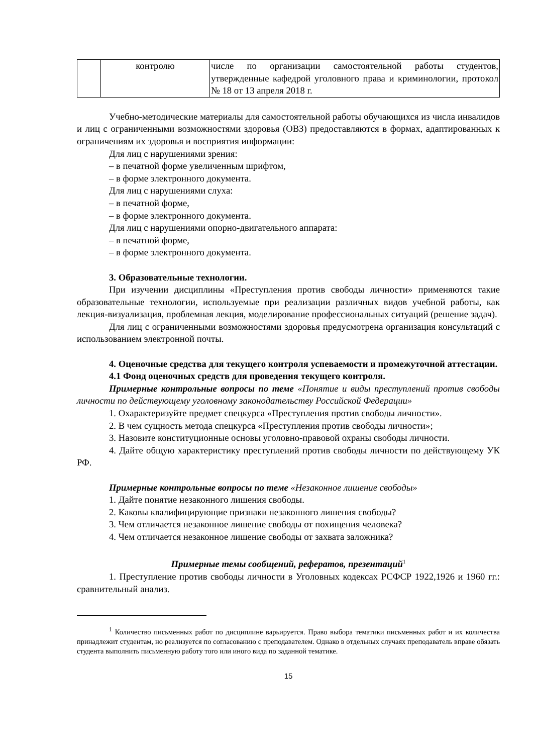| | контролю | числе по организации самостоятельной работы студентов, утвержденные кафедрой уголовного права и криминологии, протокол № 18 от 13 апреля 2018 г. |
Учебно-методические материалы для самостоятельной работы обучающихся из числа инвалидов и лиц с ограниченными возможностями здоровья (ОВЗ) предоставляются в формах, адаптированных к ограничениям их здоровья и восприятия информации:
Для лиц с нарушениями зрения:
– в печатной форме увеличенным шрифтом,
– в форме электронного документа.
Для лиц с нарушениями слуха:
– в печатной форме,
– в форме электронного документа.
Для лиц с нарушениями опорно-двигательного аппарата:
– в печатной форме,
– в форме электронного документа.
3. Образовательные технологии.
При изучении дисциплины «Преступления против свободы личности» применяются такие образовательные технологии, используемые при реализации различных видов учебной работы, как лекция-визуализация, проблемная лекция, моделирование профессиональных ситуаций (решение задач).
Для лиц с ограниченными возможностями здоровья предусмотрена организация консультаций с использованием электронной почты.
4. Оценочные средства для текущего контроля успеваемости и промежуточной аттестации.
4.1 Фонд оценочных средств для проведения текущего контроля.
Примерные контрольные вопросы по теме «Понятие и виды преступлений против свободы личности по действующему уголовному законодательству Российской Федерации»
1. Охарактеризуйте предмет спецкурса «Преступления против свободы личности».
2. В чем сущность метода спецкурса «Преступления против свободы личности»;
3. Назовите конституционные основы уголовно-правовой охраны свободы личности.
4. Дайте общую характеристику преступлений против свободы личности по действующему УК РФ.
Примерные контрольные вопросы по теме «Незаконное лишение свободы»
1. Дайте понятие незаконного лишения свободы.
2. Каковы квалифицирующие признаки незаконного лишения свободы?
3. Чем отличается незаконное лишение свободы от похищения человека?
4. Чем отличается незаконное лишение свободы от захвата заложника?
Примерные темы сообщений, рефератов, презентаций<sup>1</sup>
1. Преступление против свободы личности в Уголовных кодексах РСФСР 1922,1926 и 1960 гг.: сравнительный анализ.
<sup>1</sup> Количество письменных работ по дисциплине варьируется. Право выбора тематики письменных работ и их количества принадлежит студентам, но реализуется по согласованию с преподавателем. Однако в отдельных случаях преподаватель вправе обязать студента выполнить письменную работу того или иного вида по заданной тематике.
15